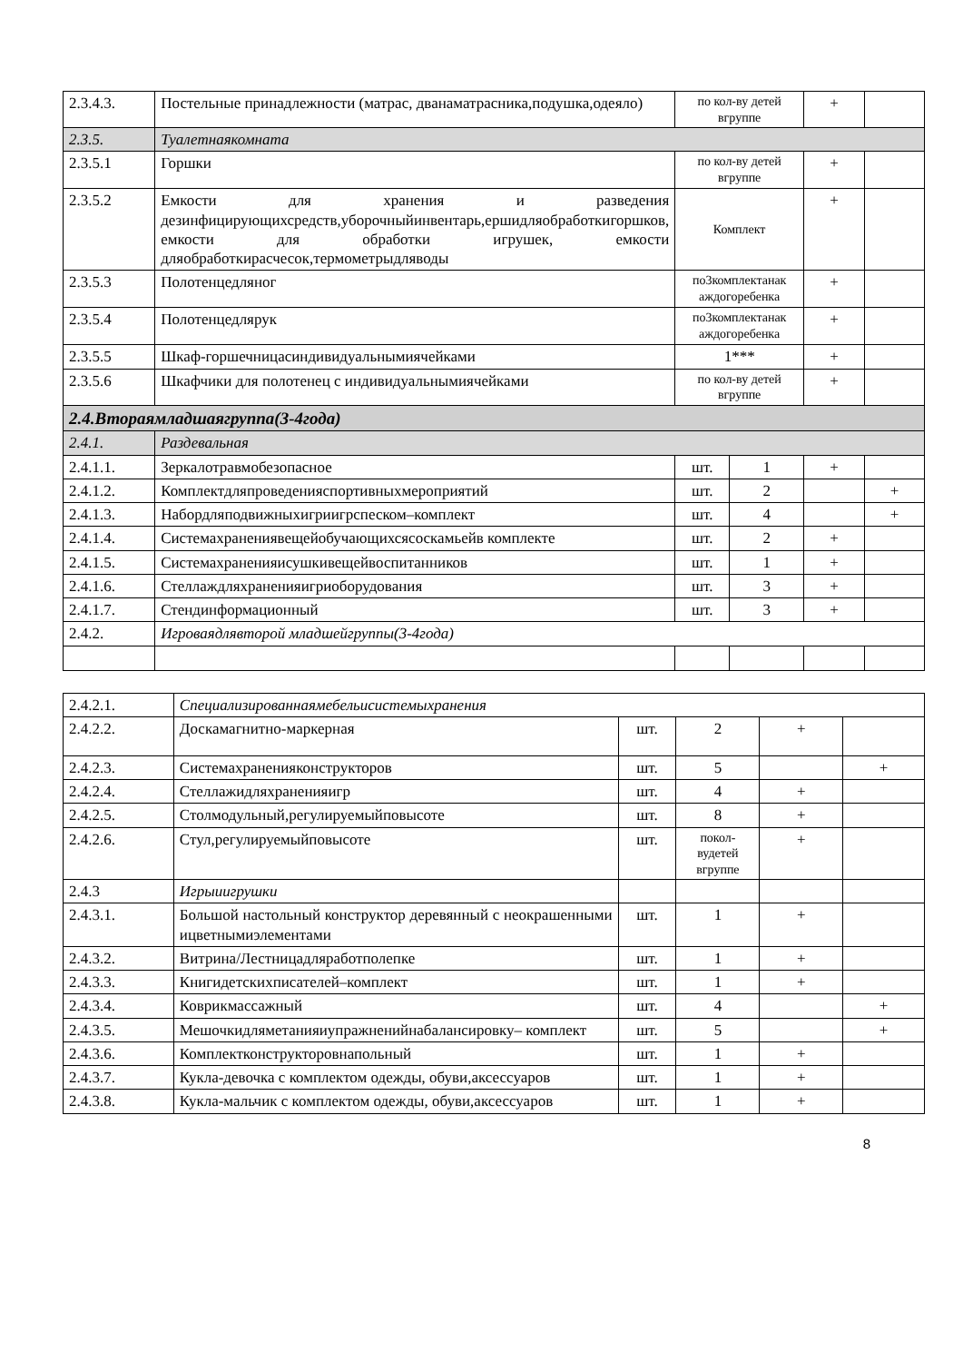| 2.3.4.3. | Постельные принадлежности (матрас, дванаматрасника,подушка,одеяло) | по кол-ву детей вгруппе | | + | |
| 2.3.5. | Туалетнаякомната | | | | |
| 2.3.5.1 | Горшки | по кол-ву детей вгруппе | | + | |
| 2.3.5.2 | Емкости для хранения и разведения дезинфицирующихсредств,уборочныйинвентарь,ершидляобработкигоршков, емкости для обработки игрушек, емкости дляобработкирасчесок,термометрыдляводы | Комплект | | + | |
| 2.3.5.3 | Полотенцедляног | по3комплектанак аждогоребенка | | + | |
| 2.3.5.4 | Полотенцедлярук | по3комплектанак аждогоребенка | | + | |
| 2.3.5.5 | Шкаф-горшечницасиндивидуальнымиячейками | 1*** | | + | |
| 2.3.5.6 | Шкафчики для полотенец с индивидуальнымиячейками | по кол-ву детей вгруппе | | + | |
| 2.4.Втораямладшаягруппа(3-4года) | | | | | |
| 2.4.1. | Раздевальная | | | | |
| 2.4.1.1. | Зеркалотравмобезопасное | шт. | 1 | + | |
| 2.4.1.2. | Комплектдляпроведенияспортивныхмероприятий | шт. | 2 | | + |
| 2.4.1.3. | Набордляподвижныхигриигрспеском–комплект | шт. | 4 | | + |
| 2.4.1.4. | Системахранениявещейобучающихсясоскамьейв комплекте | шт. | 2 | + | |
| 2.4.1.5. | Системахраненияисушкивещейвоспитанников | шт. | 1 | + | |
| 2.4.1.6. | Стеллаждляхраненияигриоборудования | шт. | 3 | + | |
| 2.4.1.7. | Стендинформационный | шт. | 3 | + | |
| 2.4.2. | Игроваядлявторой младшейгруппы(3-4года) | | | | |
| 2.4.2.1. | Специализированнаямебельисистемыхранения | | | | |
| 2.4.2.2. | Доскамагнитно-маркерная | шт. | 2 | + | |
| 2.4.2.3. | Системахраненияконструкторов | шт. | 5 | | + |
| 2.4.2.4. | Стеллажидляхраненияигр | шт. | 4 | + | |
| 2.4.2.5. | Столмодульный,регулируемыйповысоте | шт. | 8 | + | |
| 2.4.2.6. | Стул,регулируемыйповысоте | шт. | покол-вудетей вгруппе | + | |
| 2.4.3 | Игрыиигрушки | | | | |
| 2.4.3.1. | Большой настольный конструктор деревянный с неокрашенными ицветнымиэлементами | шт. | 1 | + | |
| 2.4.3.2. | Витрина/Лестницадляработполепке | шт. | 1 | + | |
| 2.4.3.3. | Книгидетскихписателей–комплект | шт. | 1 | + | |
| 2.4.3.4. | Коврикмассажный | шт. | 4 | | + |
| 2.4.3.5. | Мешочкидляметанияиупражненийнабалансировку– комплект | шт. | 5 | | + |
| 2.4.3.6. | Комплектконструкторовнапольный | шт. | 1 | + | |
| 2.4.3.7. | Кукла-девочка с комплектом одежды, обуви,аксессуаров | шт. | 1 | + | |
| 2.4.3.8. | Кукла-мальчик с комплектом одежды, обуви,аксессуаров | шт. | 1 | + | |
8